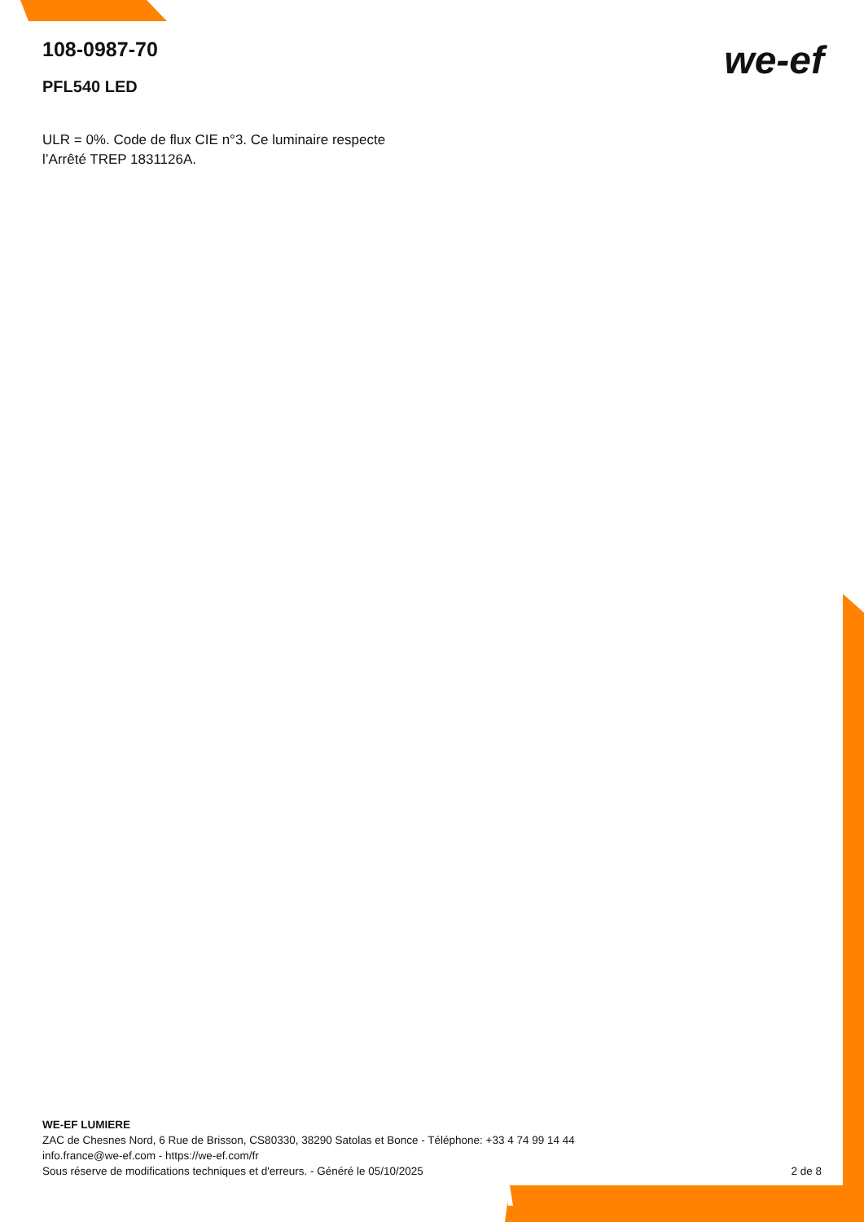we-ef
108-0987-70
PFL540 LED
ULR = 0%. Code de flux CIE n°3. Ce luminaire respecte l’Arrêté TREP 1831126A.
WE-EF LUMIERE
ZAC de Chesnes Nord, 6 Rue de Brisson, CS80330, 38290 Satolas et Bonce - Téléphone: +33 4 74 99 14 44
info.france@we-ef.com - https://we-ef.com/fr
Sous réserve de modifications techniques et d'erreurs. - Généré le 05/10/2025 2 de 8